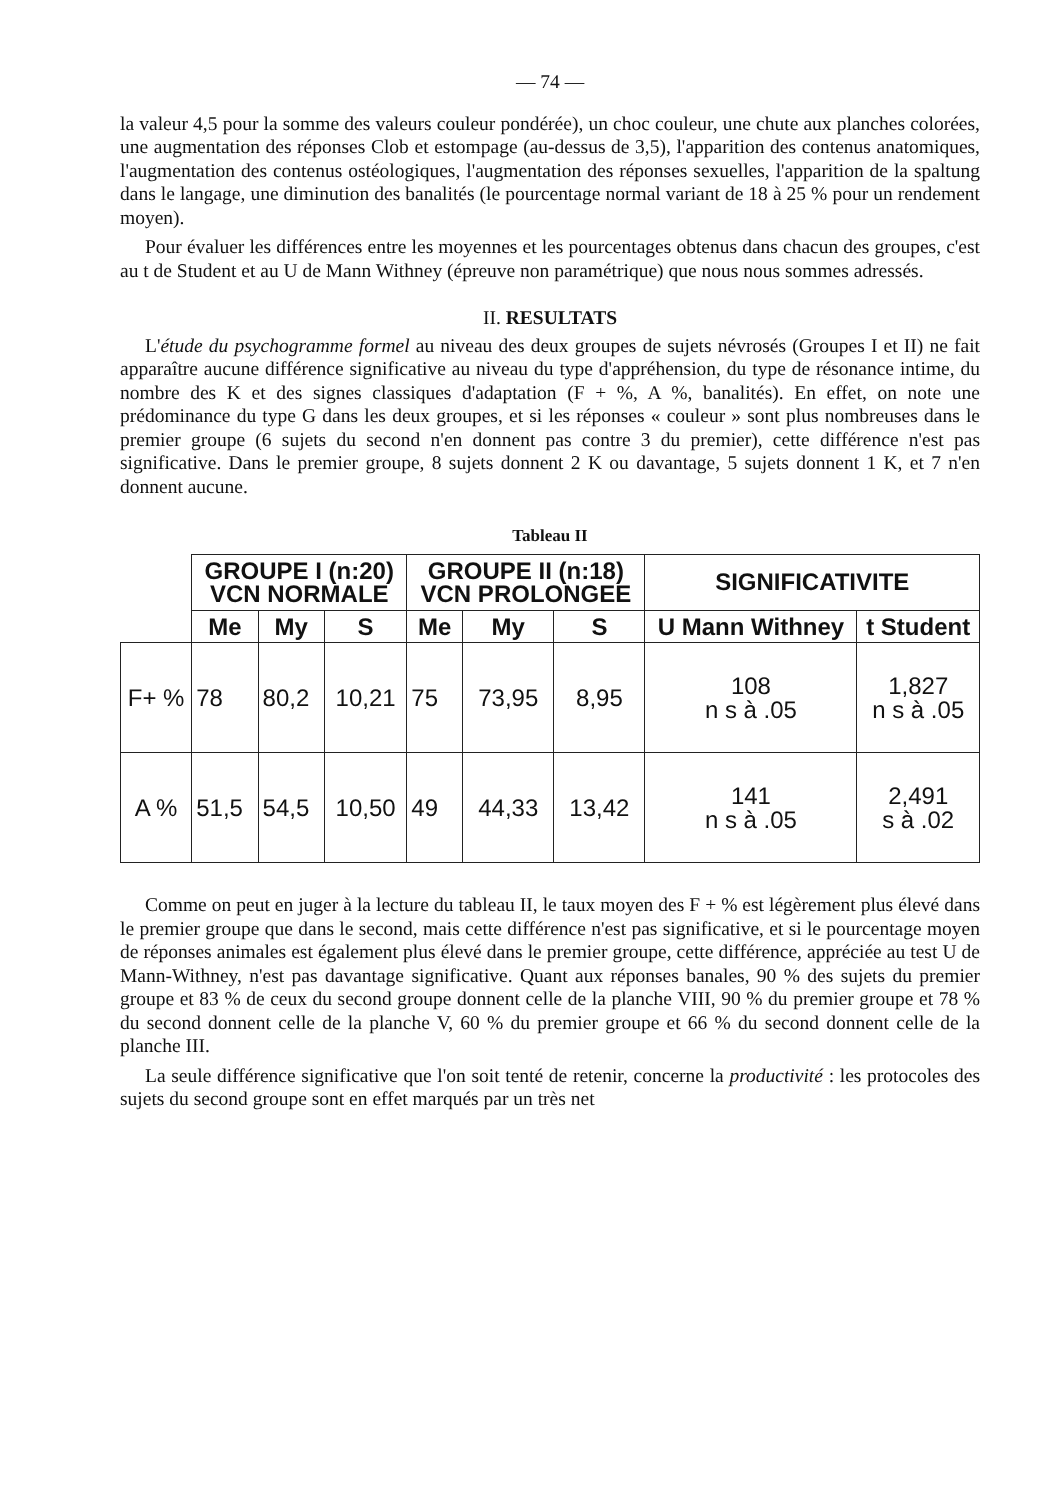— 74 —
la valeur 4,5 pour la somme des valeurs couleur pondérée), un choc couleur, une chute aux planches colorées, une augmentation des réponses Clob et estompage (au-dessus de 3,5), l'apparition des contenus anatomiques, l'augmentation des contenus ostéologiques, l'augmentation des réponses sexuelles, l'apparition de la spaltung dans le langage, une diminution des banalités (le pourcentage normal variant de 18 à 25 % pour un rendement moyen).
Pour évaluer les différences entre les moyennes et les pourcentages obtenus dans chacun des groupes, c'est au t de Student et au U de Mann Withney (épreuve non paramétrique) que nous nous sommes adressés.
II. RESULTATS
L'étude du psychogramme formel au niveau des deux groupes de sujets névrosés (Groupes I et II) ne fait apparaître aucune différence significative au niveau du type d'appréhension, du type de résonance intime, du nombre des K et des signes classiques d'adaptation (F + %, A %, banalités). En effet, on note une prédominance du type G dans les deux groupes, et si les réponses « couleur » sont plus nombreuses dans le premier groupe (6 sujets du second n'en donnent pas contre 3 du premier), cette différence n'est pas significative. Dans le premier groupe, 8 sujets donnent 2 K ou davantage, 5 sujets donnent 1 K, et 7 n'en donnent aucune.
Tableau II
| | GROUPE I (n:20) VCN NORMALE | | | GROUPE II (n:18) VCN PROLONGEE | | | SIGNIFICATIVITE | |
| | Me | My | S | Me | My | S | U Mann Withney | t Student |
| F+ % | 78 | 80,2 | 10,21 | 75 | 73,95 | 8,95 | 108 n s à .05 | 1,827 n s à .05 |
| A % | 51,5 | 54,5 | 10,50 | 49 | 44,33 | 13,42 | 141 n s à .05 | 2,491 s à .02 |
Comme on peut en juger à la lecture du tableau II, le taux moyen des F + % est légèrement plus élevé dans le premier groupe que dans le second, mais cette différence n'est pas significative, et si le pourcentage moyen de réponses animales est également plus élevé dans le premier groupe, cette différence, appréciée au test U de Mann-Withney, n'est pas davantage significative. Quant aux réponses banales, 90 % des sujets du premier groupe et 83 % de ceux du second groupe donnent celle de la planche VIII, 90 % du premier groupe et 78 % du second donnent celle de la planche V, 60 % du premier groupe et 66 % du second donnent celle de la planche III.
La seule différence significative que l'on soit tenté de retenir, concerne la productivité : les protocoles des sujets du second groupe sont en effet marqués par un très net